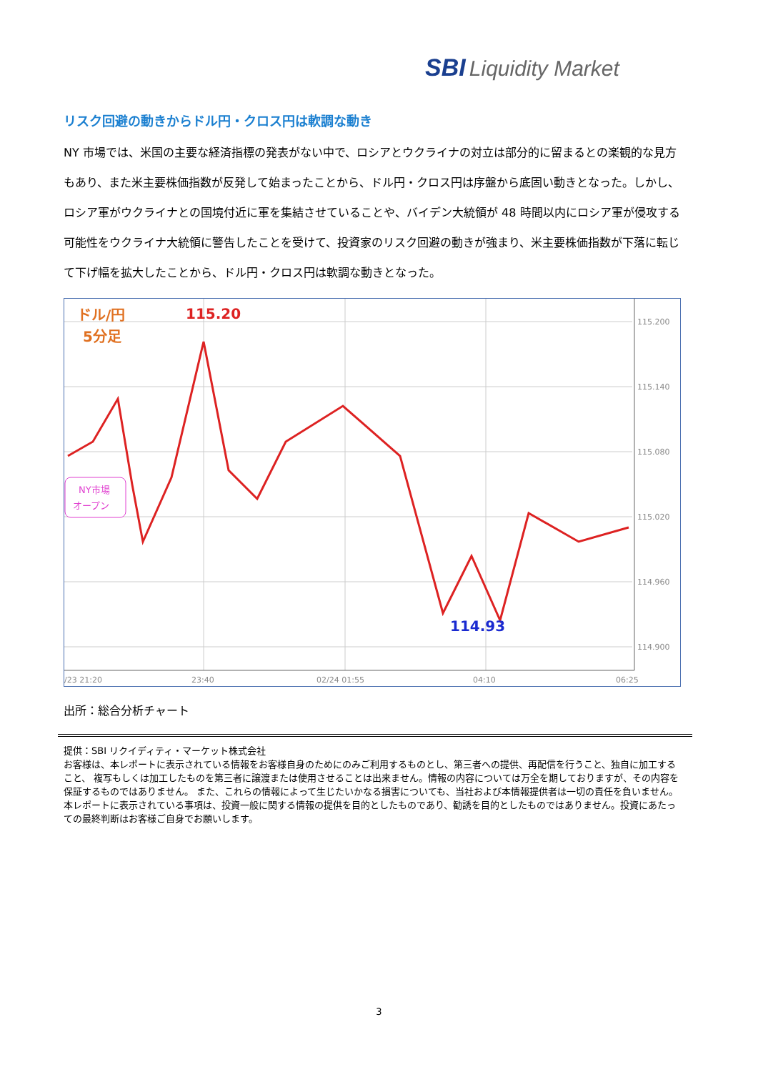SBI Liquidity Market
リスク回避の動きからドル円・クロス円は軟調な動き
NY 市場では、米国の主要な経済指標の発表がない中で、ロシアとウクライナの対立は部分的に留まるとの楽観的な見方もあり、また米主要株価指数が反発して始まったことから、ドル円・クロス円は序盤から底固い動きとなった。しかし、ロシア軍がウクライナとの国境付近に軍を集結させていることや、バイデン大統領が 48 時間以内にロシア軍が侵攻する可能性をウクライナ大統領に警告したことを受けて、投資家のリスク回避の動きが強まり、米主要株価指数が下落に転じて下げ幅を拡大したことから、ドル円・クロス円は軟調な動きとなった。
115.200
115.140
115.080
115.020
114.960
114.900
/23 21:20
23:40
02/24 01:55
04:10
06:25
ドル/円
5分足
115.20
114.93
NY市場
オープン
出所：総合分析チャート
提供：SBI リクイディティ・マーケット株式会社
お客様は、本レポートに表示されている情報をお客様自身のためにのみご利用するものとし、第三者への提供、再配信を行うこと、独自に加工すること、 複写もしくは加工したものを第三者に譲渡または使用させることは出来ません。情報の内容については万全を期しておりますが、その内容を保証するものではありません。 また、これらの情報によって生じたいかなる損害についても、当社および本情報提供者は一切の責任を負いません。
本レポートに表示されている事項は、投資一般に関する情報の提供を目的としたものであり、勧誘を目的としたものではありません。投資にあたっての最終判断はお客様ご自身でお願いします。
3